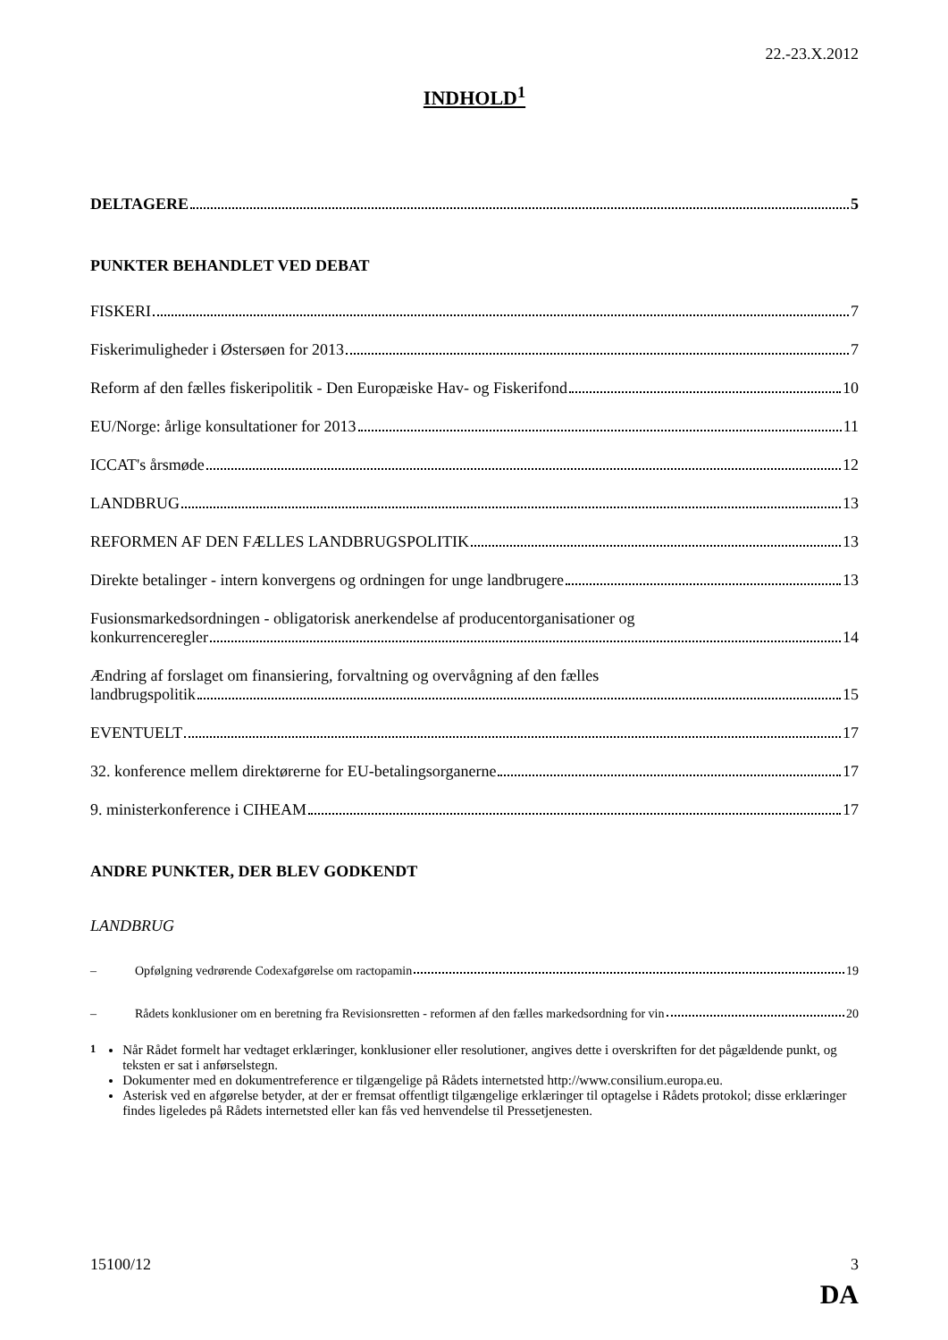22.-23.X.2012
INDHOLD<sup>1</sup>
DELTAGERE 5
PUNKTER BEHANDLET VED DEBAT
FISKERI 7
Fiskerimuligheder i Østersøen for 2013 7
Reform af den fælles fiskeripolitik - Den Europæiske Hav- og Fiskerifond 10
EU/Norge: årlige konsultationer for 2013 11
ICCAT's årsmøde 12
LANDBRUG 13
REFORMEN AF DEN FÆLLES LANDBRUGSPOLITIK 13
Direkte betalinger - intern konvergens og ordningen for unge landbrugere 13
Fusionsmarkedsordningen - obligatorisk anerkendelse af producentorganisationer og
konkurrenceregler 14
Ændring af forslaget om finansiering, forvaltning og overvågning af den fælles
landbrugspolitik 15
EVENTUELT 17
32. konference mellem direktørerne for EU-betalingsorganerne 17
9. ministerkonference i CIHEAM 17
ANDRE PUNKTER, DER BLEV GODKENDT
LANDBRUG
– Opfølgning vedrørende Codexafgørelse om ractopamin 19
– Rådets konklusioner om en beretning fra Revisionsretten - reformen af den fælles markedsordning for vin 20
<sup>1</sup> Når Rådet formelt har vedtaget erklæringer, konklusioner eller resolutioner, angives dette i overskriften for det pågældende punkt, og teksten er sat i anførselstegn.
Dokumenter med en dokumentreference er tilgængelige på Rådets internetsted http://www.consilium.europa.eu.
Asterisk ved en afgørelse betyder, at der er fremsat offentligt tilgængelige erklæringer til optagelse i Rådets protokol; disse erklæringer findes ligeledes på Rådets internetsted eller kan fås ved henvendelse til Pressetjenesten.
15100/12 3
DA